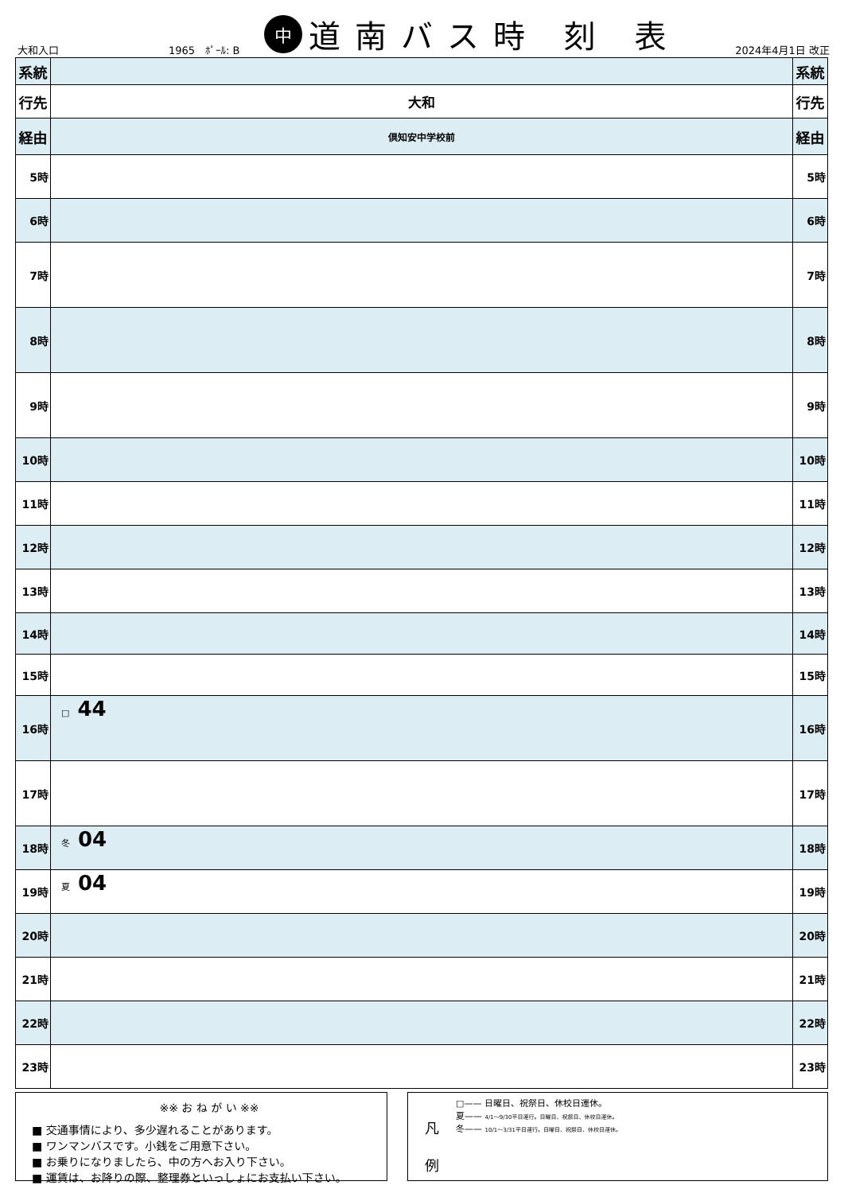大和入口 1965　ﾎﾟｰﾙ: B 中 道南バス時 刻 表 2024年4月1日 改正
| 系統 | | 系統 |
| 行先 | 大和 | 行先 |
| 経由 | 倶知安中学校前 | 経由 |
| 5時 | | 5時 |
| 6時 | | 6時 |
| 7時 | | 7時 |
| 8時 | | 8時 |
| 9時 | | 9時 |
| 10時 | | 10時 |
| 11時 | | 11時 |
| 12時 | | 12時 |
| 13時 | | 13時 |
| 14時 | | 14時 |
| 15時 | | 15時 |
| 16時 | □ 44 | 16時 |
| 17時 | | 17時 |
| 18時 | 冬 04 | 18時 |
| 19時 | 夏 04 | 19時 |
| 20時 | | 20時 |
| 21時 | | 21時 |
| 22時 | | 22時 |
| 23時 | | 23時 |
※※ お ね が い ※※
■ 交通事情により、多少遅れることがあります。
■ ワンマンバスです。小銭をご用意下さい。
■ お乗りになりましたら、中の方へお入り下さい。
■ 運賃は、お降りの際、整理券といっしょにお支払い下さい。
凡
例
□—— 日曜日、祝祭日、休校日運休。
夏—— 4/1～9/30平日運行。日曜日、祝祭日、休校日運休。
冬—— 10/1～3/31平日運行。日曜日、祝祭日、休校日運休。